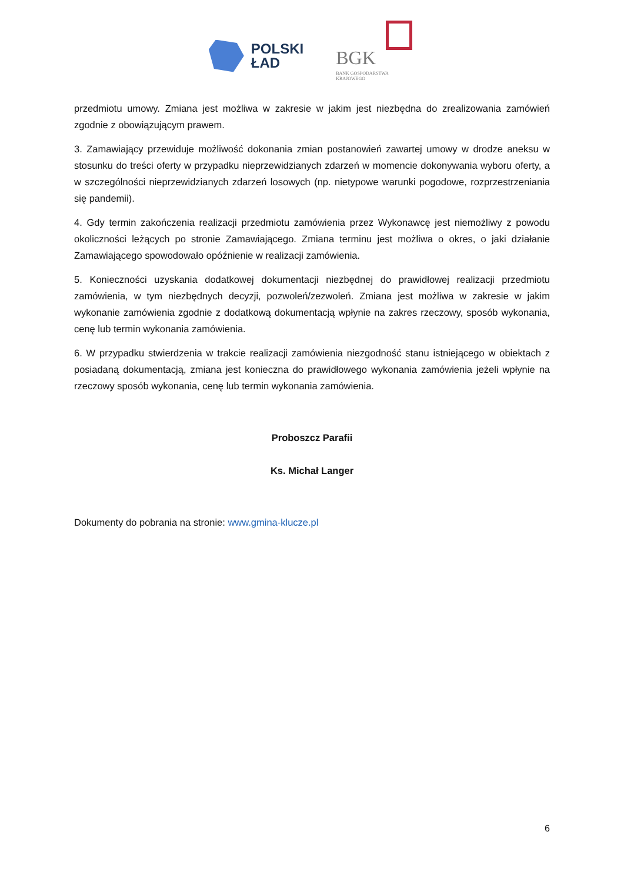POLSKI
ŁAD
BGK
BANK GOSPODARSTWA
KRAJOWEGO
przedmiotu umowy. Zmiana jest możliwa w zakresie w jakim jest niezbędna do zrealizowania zamówień zgodnie z obowiązującym prawem.
3. Zamawiający przewiduje możliwość dokonania zmian postanowień zawartej umowy w drodze aneksu w stosunku do treści oferty w przypadku nieprzewidzianych zdarzeń w momencie dokonywania wyboru oferty, a w szczególności nieprzewidzianych zdarzeń losowych (np. nietypowe warunki pogodowe, rozprzestrzeniania się pandemii).
4. Gdy termin zakończenia realizacji przedmiotu zamówienia przez Wykonawcę jest niemożliwy z powodu okoliczności leżących po stronie Zamawiającego. Zmiana terminu jest możliwa o okres, o jaki działanie Zamawiającego spowodowało opóźnienie w realizacji zamówienia.
5. Konieczności uzyskania dodatkowej dokumentacji niezbędnej do prawidłowej realizacji przedmiotu zamówienia, w tym niezbędnych decyzji, pozwoleń/zezwoleń. Zmiana jest możliwa w zakresie w jakim wykonanie zamówienia zgodnie z dodatkową dokumentacją wpłynie na zakres rzeczowy, sposób wykonania, cenę lub termin wykonania zamówienia.
6. W przypadku stwierdzenia w trakcie realizacji zamówienia niezgodność stanu istniejącego w obiektach z posiadaną dokumentacją, zmiana jest konieczna do prawidłowego wykonania zamówienia jeżeli wpłynie na rzeczowy sposób wykonania, cenę lub termin wykonania zamówienia.
Proboszcz Parafii
Ks. Michał Langer
Dokumenty do pobrania na stronie: www.gmina-klucze.pl
6